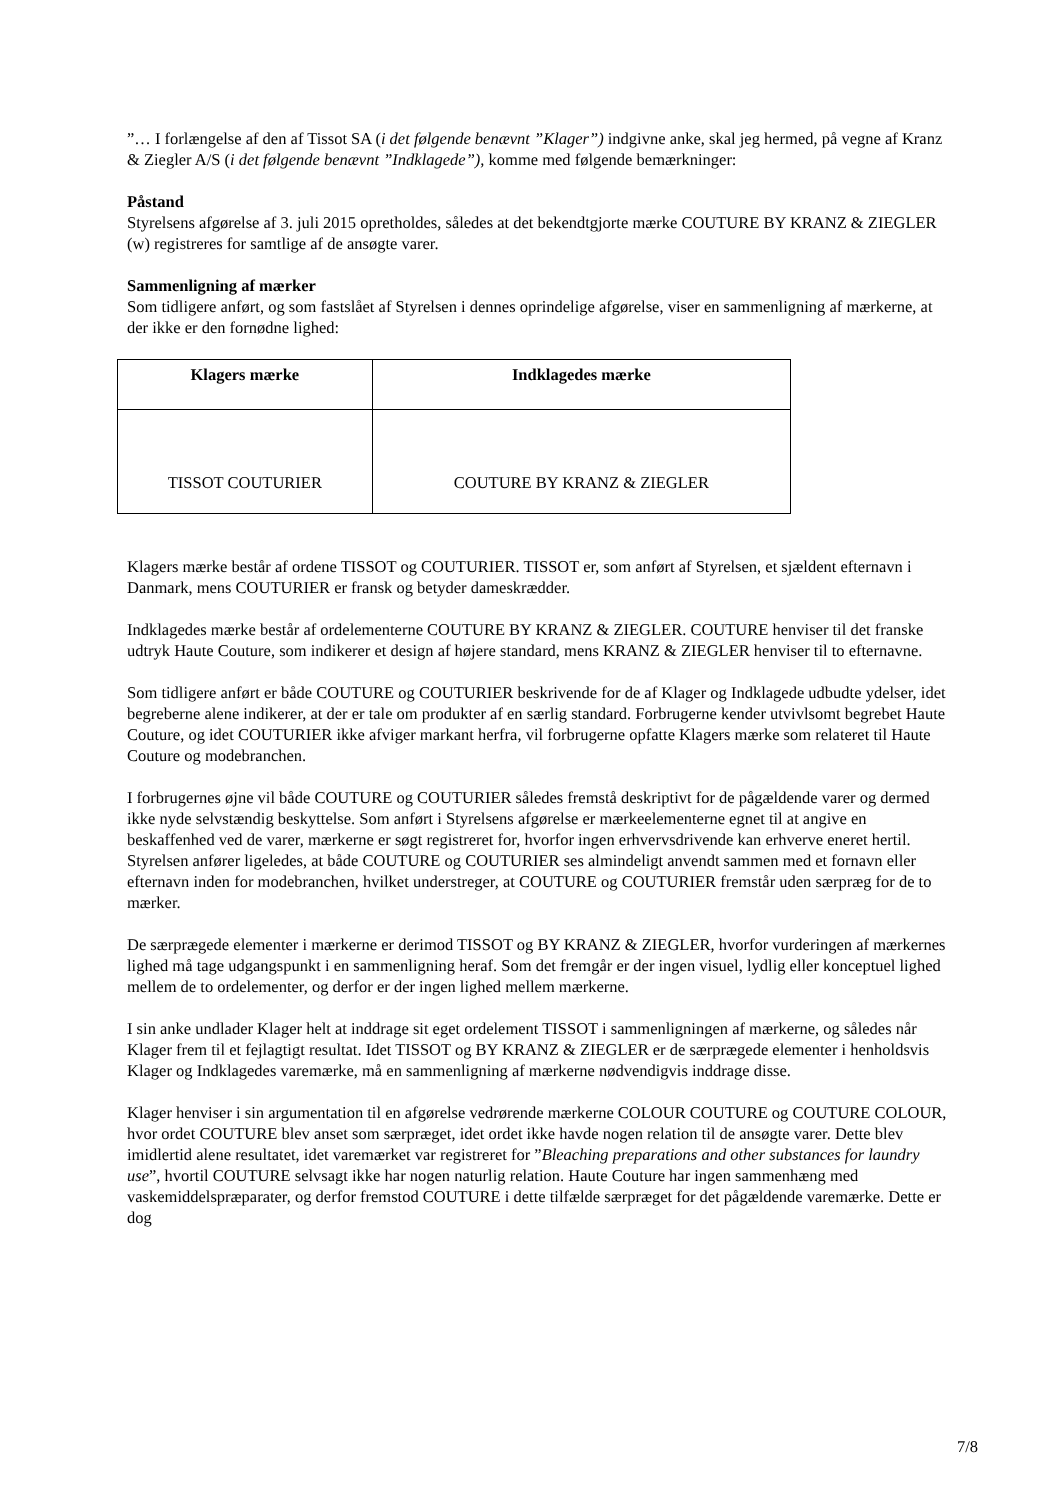”… I forlængelse af den af Tissot SA (i det følgende benævnt ”Klager”) indgivne anke, skal jeg hermed, på vegne af Kranz & Ziegler A/S (i det følgende benævnt ”Indklagede”), komme med følgende bemærkninger:
Påstand
Styrelsens afgørelse af 3. juli 2015 opretholdes, således at det bekendtgjorte mærke COUTURE BY KRANZ & ZIEGLER (w) registreres for samtlige af de ansøgte varer.
Sammenligning af mærker
Som tidligere anført, og som fastslået af Styrelsen i dennes oprindelige afgørelse, viser en sammenligning af mærkerne, at der ikke er den fornødne lighed:
| Klagers mærke | Indklagedes mærke |
| --- | --- |
| TISSOT COUTURIER | COUTURE BY KRANZ & ZIEGLER |
Klagers mærke består af ordene TISSOT og COUTURIER. TISSOT er, som anført af Styrelsen, et sjældent efternavn i Danmark, mens COUTURIER er fransk og betyder dameskrædder.
Indklagedes mærke består af ordelementerne COUTURE BY KRANZ & ZIEGLER. COUTURE henviser til det franske udtryk Haute Couture, som indikerer et design af højere standard, mens KRANZ & ZIEGLER henviser til to efternavne.
Som tidligere anført er både COUTURE og COUTURIER beskrivende for de af Klager og Indklagede udbudte ydelser, idet begreberne alene indikerer, at der er tale om produkter af en særlig standard. Forbrugerne kender utvivlsomt begrebet Haute Couture, og idet COUTURIER ikke afviger markant herfra, vil forbrugerne opfatte Klagers mærke som relateret til Haute Couture og modebranchen.
I forbrugernes øjne vil både COUTURE og COUTURIER således fremstå deskriptivt for de pågældende varer og dermed ikke nyde selvstændig beskyttelse. Som anført i Styrelsens afgørelse er mærkeelementerne egnet til at angive en beskaffenhed ved de varer, mærkerne er søgt registreret for, hvorfor ingen erhvervsdrivende kan erhverve eneret hertil. Styrelsen anfører ligeledes, at både COUTURE og COUTURIER ses almindeligt anvendt sammen med et fornavn eller efternavn inden for modebranchen, hvilket understreger, at COUTURE og COUTURIER fremstår uden særpræg for de to mærker.
De særprægede elementer i mærkerne er derimod TISSOT og BY KRANZ & ZIEGLER, hvorfor vurderingen af mærkernes lighed må tage udgangspunkt i en sammenligning heraf. Som det fremgår er der ingen visuel, lydlig eller konceptuel lighed mellem de to ordelementer, og derfor er der ingen lighed mellem mærkerne.
I sin anke undlader Klager helt at inddrage sit eget ordelement TISSOT i sammenligningen af mærkerne, og således når Klager frem til et fejlagtigt resultat. Idet TISSOT og BY KRANZ & ZIEGLER er de særprægede elementer i henholdsvis Klager og Indklagedes varemærke, må en sammenligning af mærkerne nødvendigvis inddrage disse.
Klager henviser i sin argumentation til en afgørelse vedrørende mærkerne COLOUR COUTURE og COUTURE COLOUR, hvor ordet COUTURE blev anset som særpræget, idet ordet ikke havde nogen relation til de ansøgte varer. Dette blev imidlertid alene resultatet, idet varemærket var registreret for ”Bleaching preparations and other substances for laundry use”, hvortil COUTURE selvsagt ikke har nogen naturlig relation. Haute Couture har ingen sammenhæng med vaskemiddelspræparater, og derfor fremstod COUTURE i dette tilfælde særpræget for det pågældende varemærke. Dette er dog
7/8